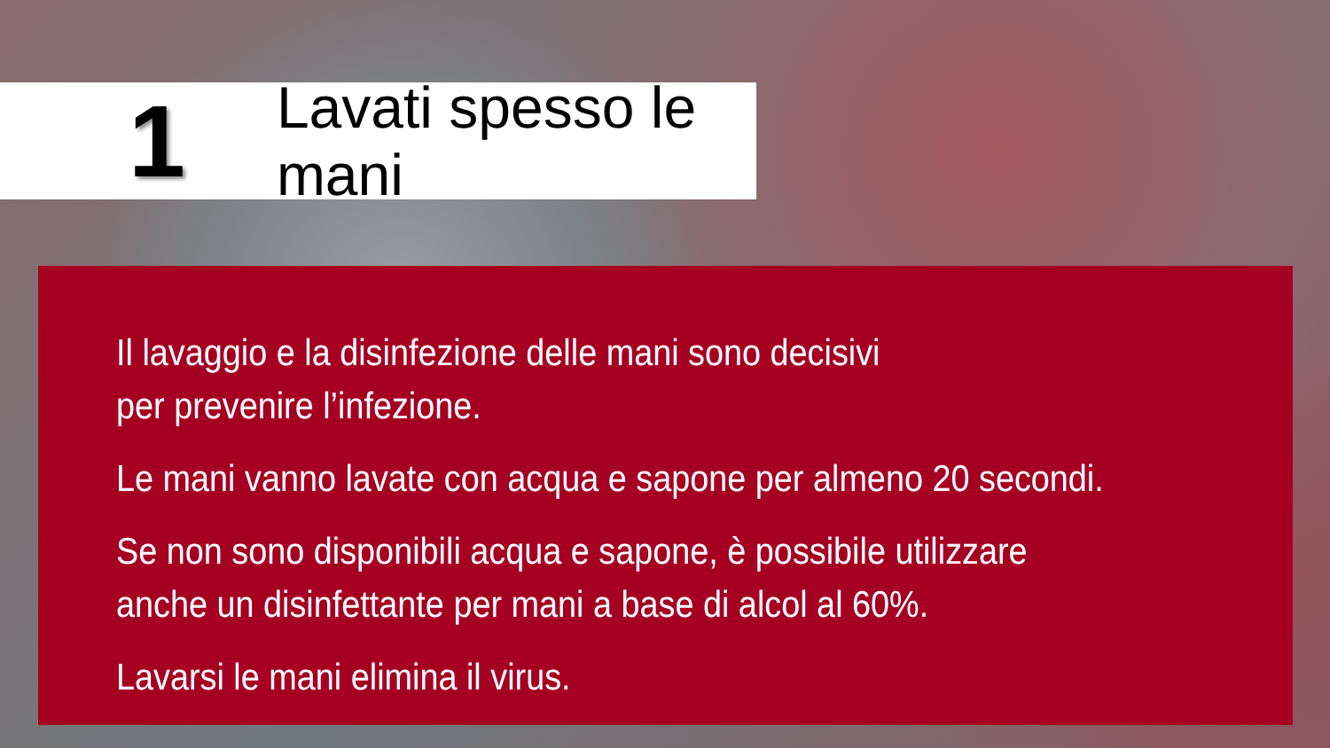1
Lavati spesso le mani
Il lavaggio e la disinfezione delle mani sono decisivi
per prevenire l’infezione.
Le mani vanno lavate con acqua e sapone per almeno 20 secondi.
Se non sono disponibili acqua e sapone, è possibile utilizzare
anche un disinfettante per mani a base di alcol al 60%.
Lavarsi le mani elimina il virus.